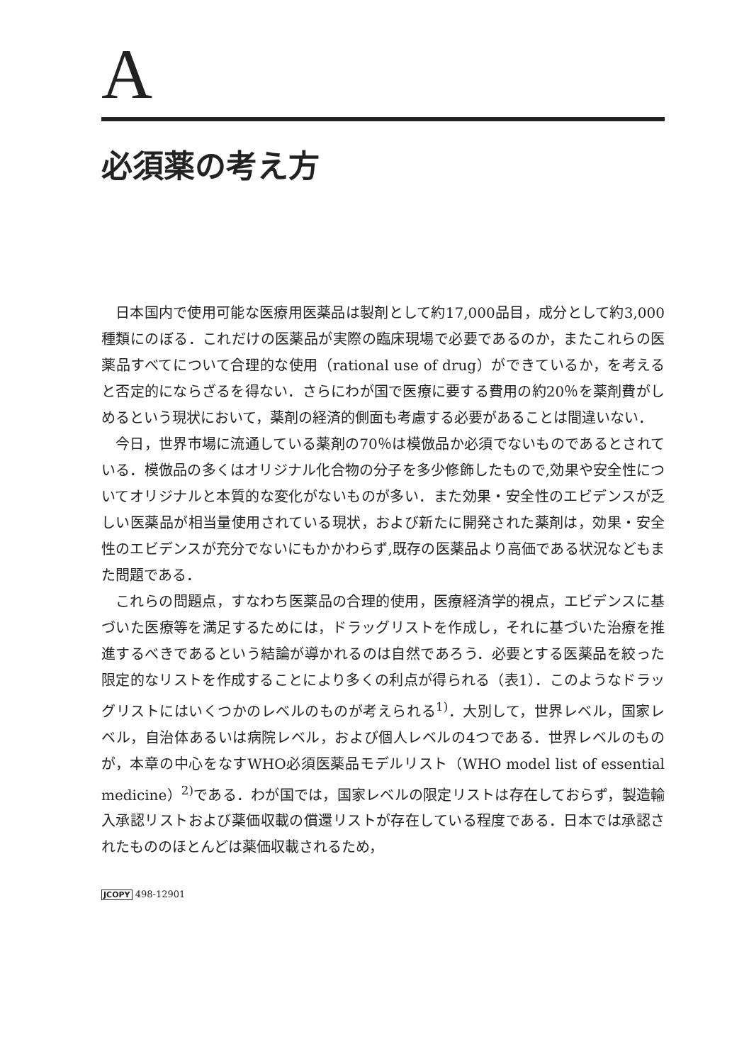A
必須薬の考え方
日本国内で使用可能な医療用医薬品は製剤として約17,000品目，成分として約3,000種類にのぼる．これだけの医薬品が実際の臨床現場で必要であるのか，またこれらの医薬品すべてについて合理的な使用（rational use of drug）ができているか，を考えると否定的にならざるを得ない．さらにわが国で医療に要する費用の約20％を薬剤費がしめるという現状において，薬剤の経済的側面も考慮する必要があることは間違いない．
今日，世界市場に流通している薬剤の70％は模倣品か必須でないものであるとされている．模倣品の多くはオリジナル化合物の分子を多少修飾したもので,効果や安全性についてオリジナルと本質的な変化がないものが多い．また効果・安全性のエビデンスが乏しい医薬品が相当量使用されている現状，および新たに開発された薬剤は，効果・安全性のエビデンスが充分でないにもかかわらず,既存の医薬品より高価である状況などもまた問題である．
これらの問題点，すなわち医薬品の合理的使用，医療経済学的視点，エビデンスに基づいた医療等を満足するためには，ドラッグリストを作成し，それに基づいた治療を推進するべきであるという結論が導かれるのは自然であろう．必要とする医薬品を絞った限定的なリストを作成することにより多くの利点が得られる（表1）．このようなドラッグリストにはいくつかのレベルのものが考えられる<sup>1)</sup>．大別して，世界レベル，国家レベル，自治体あるいは病院レベル，および個人レベルの4つである．世界レベルのものが，本章の中心をなすWHO必須医薬品モデルリスト（WHO model list of essential medicine）<sup>2)</sup>である．わが国では，国家レベルの限定リストは存在しておらず，製造輸入承認リストおよび薬価収載の償還リストが存在している程度である．日本では承認されたもののほとんどは薬価収載されるため，
JCOPY 498-12901